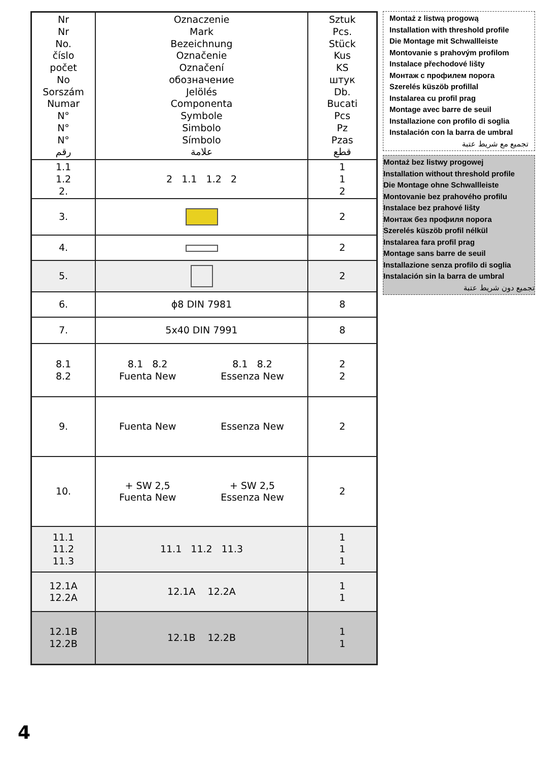| Nr Nr No. číslo počet No Sorszám Numar N° N° N° رقم | Oznaczenie Mark Bezeichnung Označenie Označení обозначение Jelölés Componenta Symbole Simbolo Símbolo علامة | Sztuk Pcs. Stück Kus KS штук Db. Bucati Pcs Pz Pzas قطع |
| 1.1 1.2 2. | 2 1.1 1.2 2 | 1 1 2 |
| 3. | | 2 |
| 4. | | 2 |
| 5. | | 2 |
| 6. | ϕ8 DIN 7981 | 8 |
| 7. | 5x40 DIN 7991 | 8 |
| 8.1 8.2 | 8.1 8.2 Fuenta New 8.1 8.2 Essenza New | 2 2 |
| 9. | Fuenta New Essenza New | 2 |
| 10. | + SW 2,5 Fuenta New + SW 2,5 Essenza New | 2 |
| 11.1 11.2 11.3 | 11.1 11.2 11.3 | 1 1 1 |
| 12.1A 12.2A | 12.1A 12.2A | 1 1 |
| 12.1B 12.2B | 12.1B 12.2B | 1 1 |
Montaż z listwą progową
Installation with threshold profile
Die Montage mit Schwallleiste
Montovanie s prahovým profilom
Instalace přechodové lišty
Монтаж с профилем порога
Szerelés küszöb profillal
Instalarea cu profil prag
Montage avec barre de seuil
Installazione con profilo di soglia
Instalación con la barra de umbral
تجميع مع شريط عتبة
Montaż bez listwy progowej
Installation without threshold profile
Die Montage ohne Schwallleiste
Montovanie bez prahového profilu
Instalace bez prahové lišty
Монтаж без профиля порога
Szerelés küszöb profil nélkül
Instalarea fara profil prag
Montage sans barre de seuil
Installazione senza profilo di soglia
Instalación sin la barra de umbral
تجميع دون شريط عتبة
4